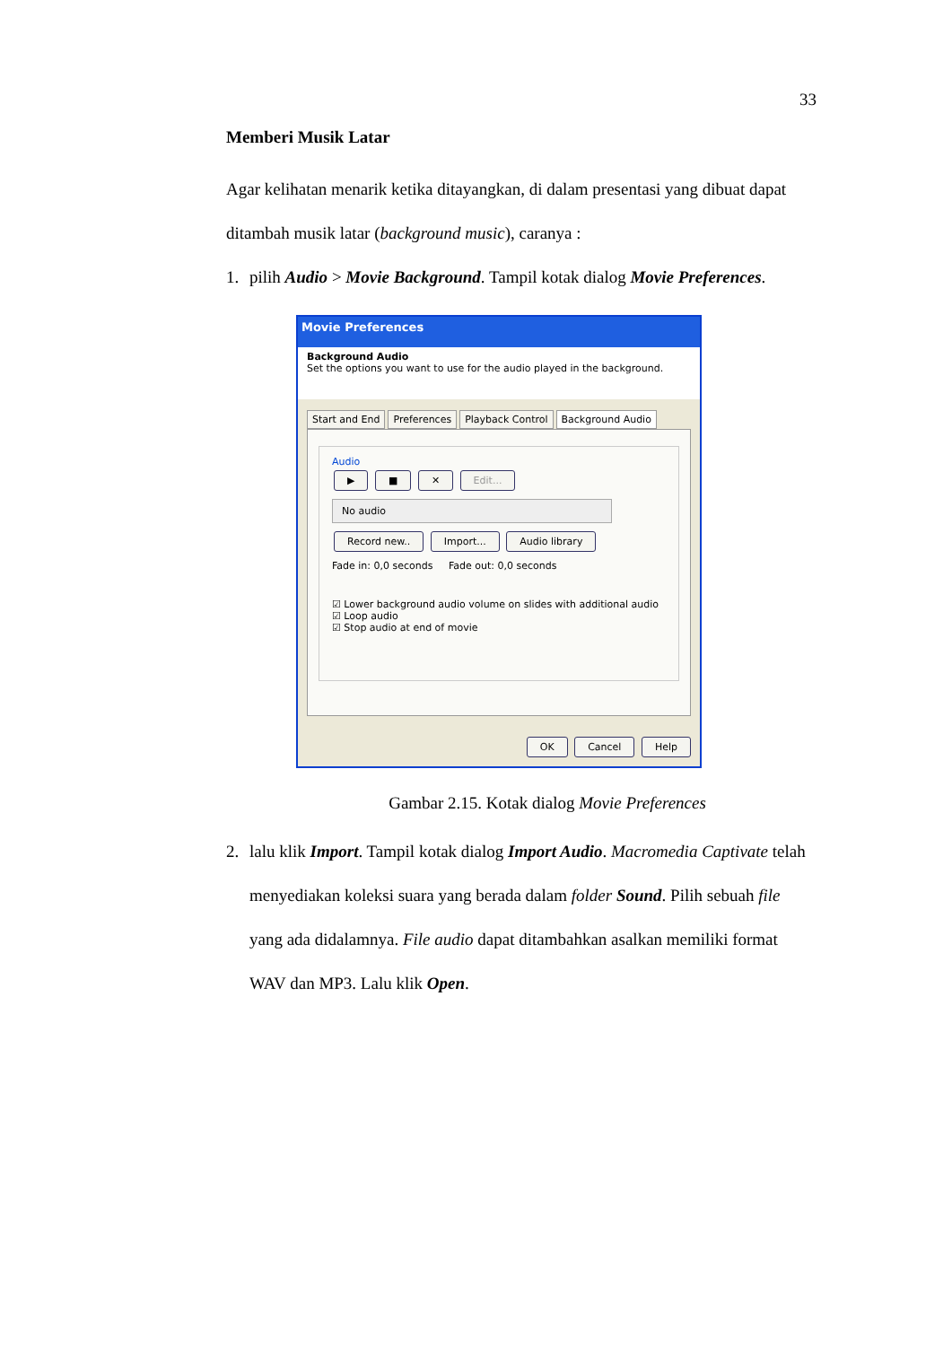33
Memberi Musik Latar
Agar kelihatan menarik ketika ditayangkan, di dalam presentasi yang dibuat dapat ditambah musik latar (background music), caranya :
1. pilih Audio > Movie Background. Tampil kotak dialog Movie Preferences.
Movie Preferences
Background Audio
Set the options you want to use for the audio played in the background.
Start and End Preferences Playback Control Background Audio
Audio
▶ ■ ✕ Edit...
No audio
Record new.. Import... Audio library
Fade in: 0,0 seconds Fade out: 0,0 seconds
☑ Lower background audio volume on slides with additional audio
☑ Loop audio
☑ Stop audio at end of movie
OK Cancel Help
Gambar 2.15. Kotak dialog Movie Preferences
2. lalu klik Import. Tampil kotak dialog Import Audio. Macromedia Captivate telah menyediakan koleksi suara yang berada dalam folder Sound. Pilih sebuah file yang ada didalamnya. File audio dapat ditambahkan asalkan memiliki format WAV dan MP3. Lalu klik Open.